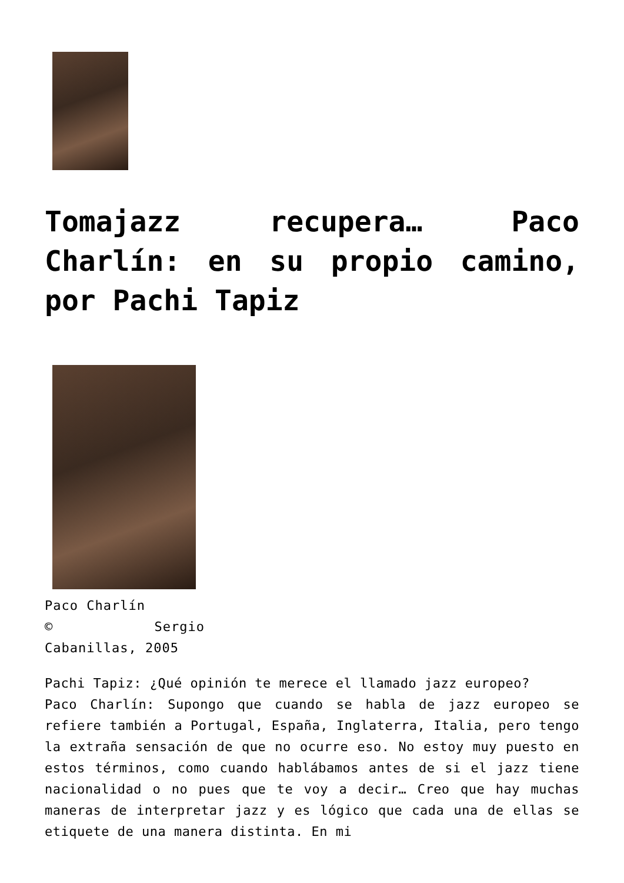Tomajazz recupera… Paco Charlín: en su propio camino, por Pachi Tapiz
Paco Charlín
© Sergio Cabanillas, 2005
Pachi Tapiz: ¿Qué opinión te merece el llamado jazz europeo?
Paco Charlín: Supongo que cuando se habla de jazz europeo se refiere también a Portugal, España, Inglaterra, Italia, pero tengo la extraña sensación de que no ocurre eso. No estoy muy puesto en estos términos, como cuando hablábamos antes de si el jazz tiene nacionalidad o no pues que te voy a decir… Creo que hay muchas maneras de interpretar jazz y es lógico que cada una de ellas se etiquete de una manera distinta. En mi